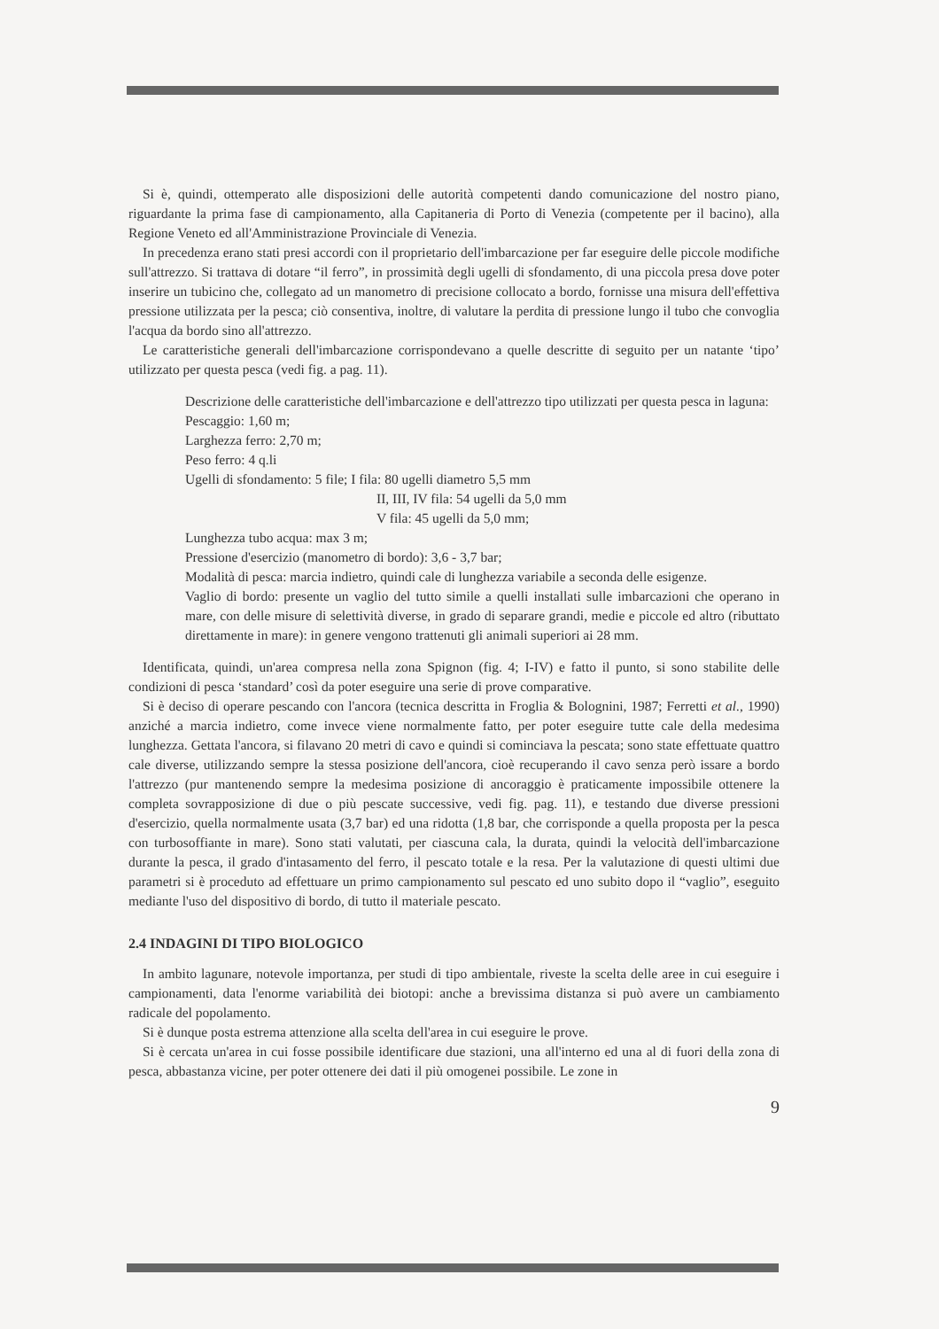Si è, quindi, ottemperato alle disposizioni delle autorità competenti dando comunicazione del nostro piano, riguardante la prima fase di campionamento, alla Capitaneria di Porto di Venezia (competente per il bacino), alla Regione Veneto ed all'Amministrazione Provinciale di Venezia.
In precedenza erano stati presi accordi con il proprietario dell'imbarcazione per far eseguire delle piccole modifiche sull'attrezzo. Si trattava di dotare “il ferro”, in prossimità degli ugelli di sfondamento, di una piccola presa dove poter inserire un tubicino che, collegato ad un manometro di precisione collocato a bordo, fornisse una misura dell'effettiva pressione utilizzata per la pesca; ciò consentiva, inoltre, di valutare la perdita di pressione lungo il tubo che convoglia l'acqua da bordo sino all'attrezzo.
Le caratteristiche generali dell'imbarcazione corrispondevano a quelle descritte di seguito per un natante ‘tipo’ utilizzato per questa pesca (vedi fig. a pag. 11).
Descrizione delle caratteristiche dell'imbarcazione e dell'attrezzo tipo utilizzati per questa pesca in laguna:
Pescaggio: 1,60 m;
Larghezza ferro: 2,70 m;
Peso ferro: 4 q.li
Ugelli di sfondamento: 5 file; I fila: 80 ugelli diametro 5,5 mm
II, III, IV fila: 54 ugelli da 5,0 mm
V fila: 45 ugelli da 5,0 mm;
Lunghezza tubo acqua: max 3 m;
Pressione d'esercizio (manometro di bordo): 3,6 - 3,7 bar;
Modalità di pesca: marcia indietro, quindi cale di lunghezza variabile a seconda delle esigenze.
Vaglio di bordo: presente un vaglio del tutto simile a quelli installati sulle imbarcazioni che operano in mare, con delle misure di selettività diverse, in grado di separare grandi, medie e piccole ed altro (ributtato direttamente in mare): in genere vengono trattenuti gli animali superiori ai 28 mm.
Identificata, quindi, un'area compresa nella zona Spignon (fig. 4; I-IV) e fatto il punto, si sono stabilite delle condizioni di pesca ‘standard’ così da poter eseguire una serie di prove comparative.
Si è deciso di operare pescando con l'ancora (tecnica descritta in Froglia & Bolognini, 1987; Ferretti et al., 1990) anziché a marcia indietro, come invece viene normalmente fatto, per poter eseguire tutte cale della medesima lunghezza. Gettata l'ancora, si filavano 20 metri di cavo e quindi si cominciava la pescata; sono state effettuate quattro cale diverse, utilizzando sempre la stessa posizione dell'ancora, cioè recuperando il cavo senza però issare a bordo l'attrezzo (pur mantenendo sempre la medesima posizione di ancoraggio è praticamente impossibile ottenere la completa sovrapposizione di due o più pescate successive, vedi fig. pag. 11), e testando due diverse pressioni d'esercizio, quella normalmente usata (3,7 bar) ed una ridotta (1,8 bar, che corrisponde a quella proposta per la pesca con turbosoffiante in mare). Sono stati valutati, per ciascuna cala, la durata, quindi la velocità dell'imbarcazione durante la pesca, il grado d'intasamento del ferro, il pescato totale e la resa. Per la valutazione di questi ultimi due parametri si è proceduto ad effettuare un primo campionamento sul pescato ed uno subito dopo il “vaglio”, eseguito mediante l'uso del dispositivo di bordo, di tutto il materiale pescato.
2.4 INDAGINI DI TIPO BIOLOGICO
In ambito lagunare, notevole importanza, per studi di tipo ambientale, riveste la scelta delle aree in cui eseguire i campionamenti, data l'enorme variabilità dei biotopi: anche a brevissima distanza si può avere un cambiamento radicale del popolamento.
Si è dunque posta estrema attenzione alla scelta dell'area in cui eseguire le prove.
Si è cercata un'area in cui fosse possibile identificare due stazioni, una all'interno ed una al di fuori della zona di pesca, abbastanza vicine, per poter ottenere dei dati il più omogenei possibile. Le zone in
9